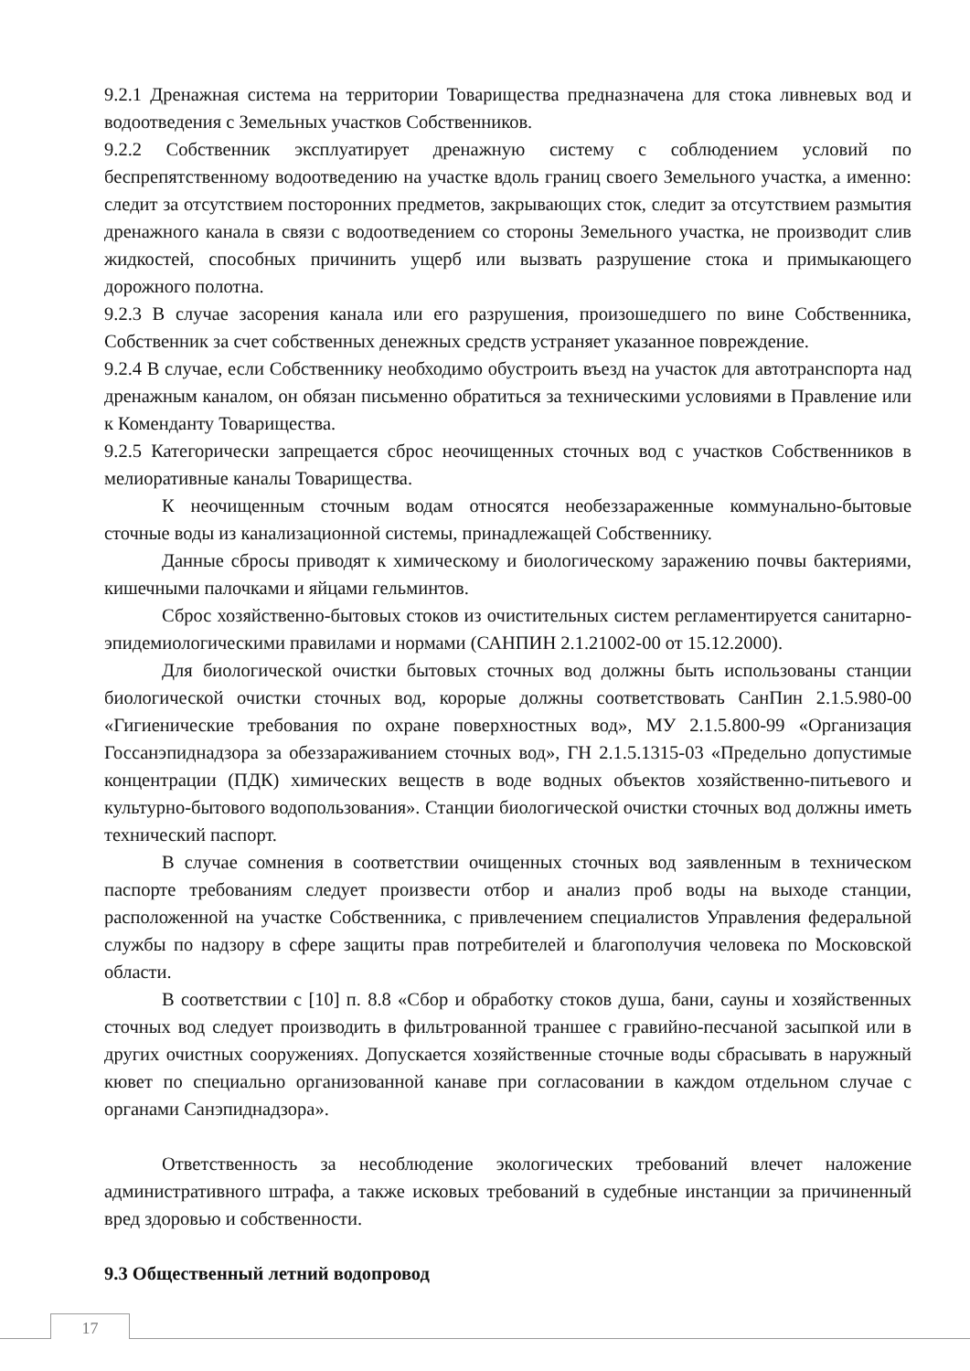9.2.1 Дренажная система на территории Товарищества предназначена для стока ливневых вод и водоотведения с Земельных участков Собственников.
9.2.2 Собственник эксплуатирует дренажную систему с соблюдением условий по беспрепятственному водоотведению на участке вдоль границ своего Земельного участка, а именно: следит за отсутствием посторонних предметов, закрывающих сток, следит за отсутствием размытия дренажного канала в связи с водоотведением со стороны Земельного участка, не производит слив жидкостей, способных причинить ущерб или вызвать разрушение стока и примыкающего дорожного полотна.
9.2.3 В случае засорения канала или его разрушения, произошедшего по вине Собственника, Собственник за счет собственных денежных средств устраняет указанное повреждение.
9.2.4 В случае, если Собственнику необходимо обустроить въезд на участок для автотранспорта над дренажным каналом, он обязан письменно обратиться за техническими условиями в Правление или к Коменданту Товарищества.
9.2.5 Категорически запрещается сброс неочищенных сточных вод с участков Собственников в мелиоративные каналы Товарищества.
К неочищенным сточным водам относятся необеззараженные коммунально-бытовые сточные воды из канализационной системы, принадлежащей Собственнику.
Данные сбросы приводят к химическому и биологическому заражению почвы бактериями, кишечными палочками и яйцами гельминтов.
Сброс хозяйственно-бытовых стоков из очистительных систем регламентируется санитарно-эпидемиологическими правилами и нормами (САНПИН 2.1.21002-00 от 15.12.2000).
Для биологической очистки бытовых сточных вод должны быть использованы станции биологической очистки сточных вод, корорые должны соответствовать СанПин 2.1.5.980-00 «Гигиенические требования по охране поверхностных вод», МУ 2.1.5.800-99 «Организация Госсанэпиднадзора за обеззараживанием сточных вод», ГН 2.1.5.1315-03 «Предельно допустимые концентрации (ПДК) химических веществ в воде водных объектов хозяйственно-питьевого и культурно-бытового водопользования». Станции биологической очистки сточных вод должны иметь технический паспорт.
В случае сомнения в соответствии очищенных сточных вод заявленным в техническом паспорте требованиям следует произвести отбор и анализ проб воды на выходе станции, расположенной на участке Собственника, с привлечением специалистов Управления федеральной службы по надзору в сфере защиты прав потребителей и благополучия человека по Московской области.
В соответствии с [10] п. 8.8 «Сбор и обработку стоков душа, бани, сауны и хозяйственных сточных вод следует производить в фильтрованной траншее с гравийно-песчаной засыпкой или в других очистных сооружениях. Допускается хозяйственные сточные воды сбрасывать в наружный кювет по специально организованной канаве при согласовании в каждом отдельном случае с органами Санэпиднадзора».
Ответственность за несоблюдение экологических требований влечет наложение административного штрафа, а также исковых требований в судебные инстанции за причиненный вред здоровью и собственности.
9.3 Общественный летний водопровод
17